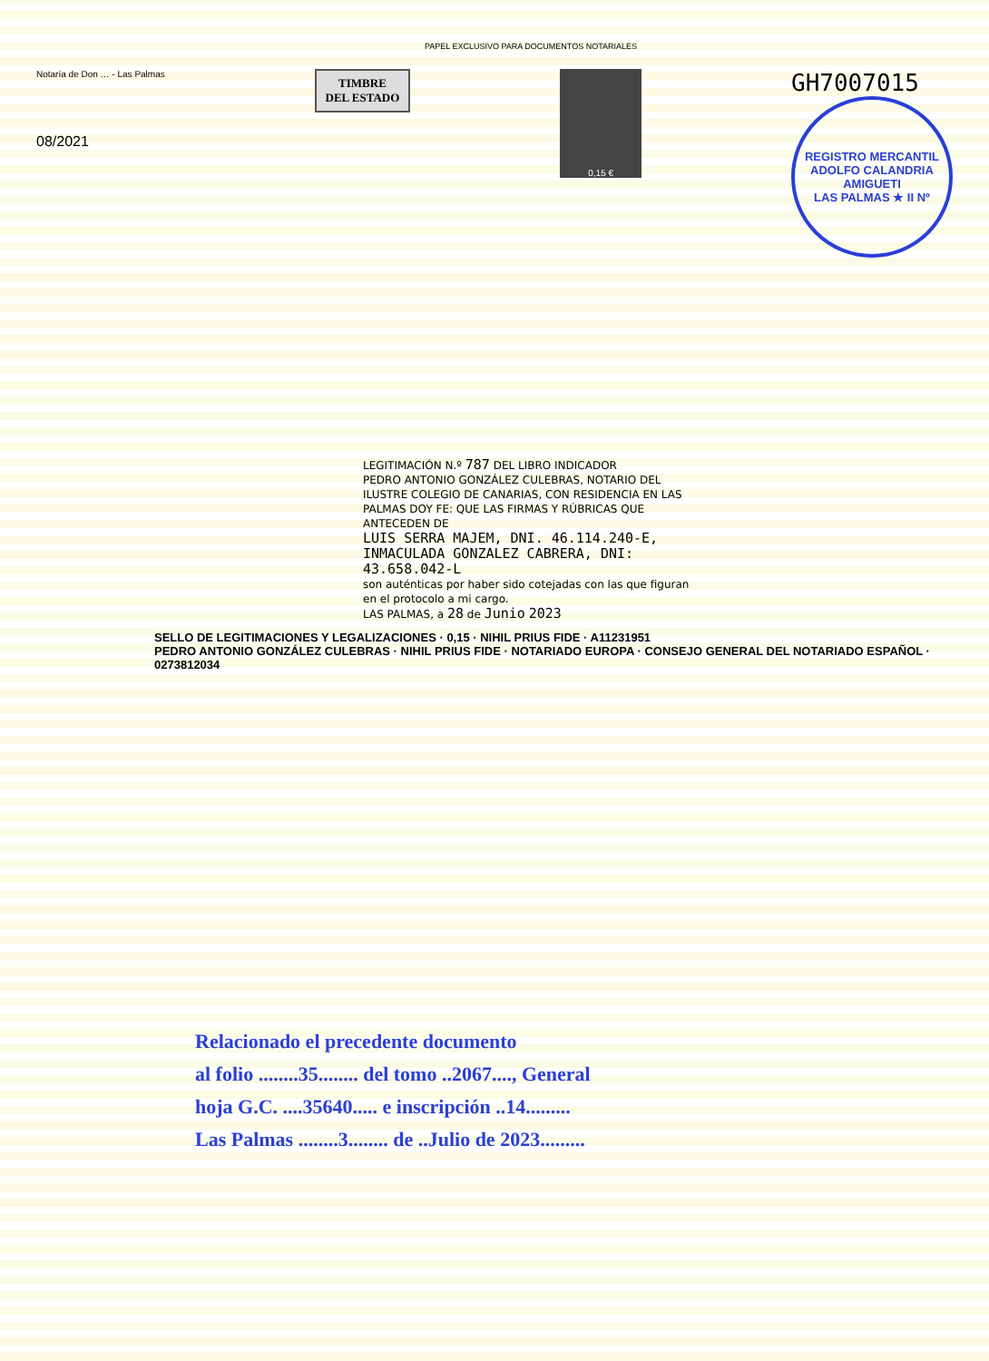PAPEL EXCLUSIVO PARA DOCUMENTOS NOTARIALES
Notaría de Don … - Las Palmas
08/2021
TIMBRE
DEL ESTADO
0,15 €
GH7007015
REGISTRO MERCANTIL
ADOLFO CALANDRIA AMIGUETI
LAS PALMAS ★ II Nº
LEGITIMACIÓN N.º 787 DEL LIBRO INDICADOR
PEDRO ANTONIO GONZÁLEZ CULEBRAS, NOTARIO DEL ILUSTRE COLEGIO DE CANARIAS, CON RESIDENCIA EN LAS PALMAS DOY FE: QUE LAS FIRMAS Y RÚBRICAS QUE ANTECEDEN DE
LUIS SERRA MAJEM, DNI. 46.114.240-E, INMACULADA GONZALEZ CABRERA, DNI: 43.658.042-L
son auténticas por haber sido cotejadas con las que figuran en el protocolo a mi cargo.
LAS PALMAS, a 28 de Junio 2023
SELLO DE LEGITIMACIONES Y LEGALIZACIONES · 0,15 · NIHIL PRIUS FIDE · A11231951
PEDRO ANTONIO GONZÁLEZ CULEBRAS · NIHIL PRIUS FIDE · NOTARIADO EUROPA · CONSEJO GENERAL DEL NOTARIADO ESPAÑOL · 0273812034
Relacionado el precedente documento
al folio ........35........ del tomo ..2067...., General
hoja G.C. ....35640..... e inscripción ..14.........
Las Palmas ........3........ de ..Julio de 2023.........